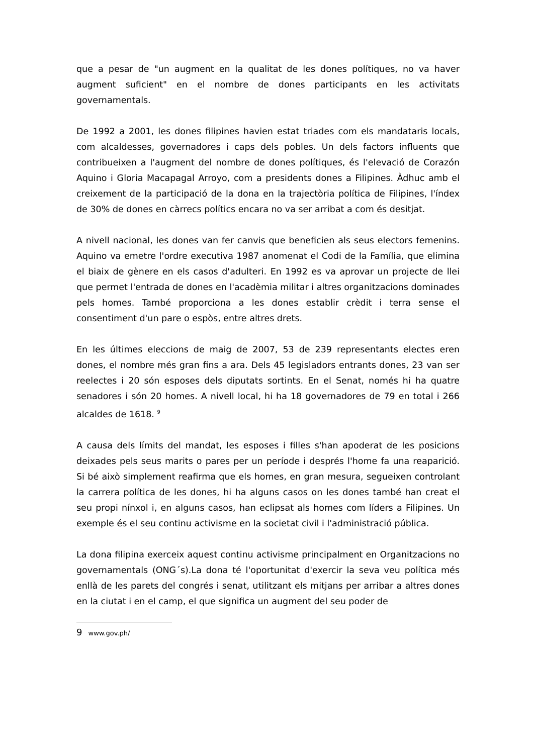que a pesar de "un augment en la qualitat de les dones polítiques, no va haver augment suficient" en el nombre de dones participants en les activitats governamentals.
De 1992 a 2001, les dones filipines havien estat triades com els mandataris locals, com alcaldesses, governadores i caps dels pobles. Un dels factors influents que contribueixen a l'augment del nombre de dones polítiques, és l'elevació de Corazón Aquino i Gloria Macapagal Arroyo, com a presidents dones a Filipines. Àdhuc amb el creixement de la participació de la dona en la trajectòria política de Filipines, l'índex de 30% de dones en càrrecs polítics encara no va ser arribat a com és desitjat.
A nivell nacional, les dones van fer canvis que beneficien als seus electors femenins. Aquino va emetre l'ordre executiva 1987 anomenat el Codi de la Família, que elimina el biaix de gènere en els casos d'adulteri. En 1992 es va aprovar un projecte de llei que permet l'entrada de dones en l'acadèmia militar i altres organitzacions dominades pels homes. També proporciona a les dones establir crèdit i terra sense el consentiment d'un pare o espòs, entre altres drets.
En les últimes eleccions de maig de 2007, 53 de 239 representants electes eren dones, el nombre més gran fins a ara. Dels 45 legisladors entrants dones, 23 van ser reelectes i 20 són esposes dels diputats sortints. En el Senat, només hi ha quatre senadores i són 20 homes. A nivell local, hi ha 18 governadores de 79 en total i 266 alcaldes de 1618. <sup>9</sup>
A causa dels límits del mandat, les esposes i filles s'han apoderat de les posicions deixades pels seus marits o pares per un període i després l'home fa una reaparició. Si bé això simplement reafirma que els homes, en gran mesura, segueixen controlant la carrera política de les dones, hi ha alguns casos on les dones també han creat el seu propi nínxol i, en alguns casos, han eclipsat als homes com líders a Filipines. Un exemple és el seu continu activisme en la societat civil i l'administració pública.
La dona filipina exerceix aquest continu activisme principalment en Organitzacions no governamentals (ONG´s).La dona té l'oportunitat d'exercir la seva veu política més enllà de les parets del congrés i senat, utilitzant els mitjans per arribar a altres dones en la ciutat i en el camp, el que significa un augment del seu poder de
9 www.gov.ph/